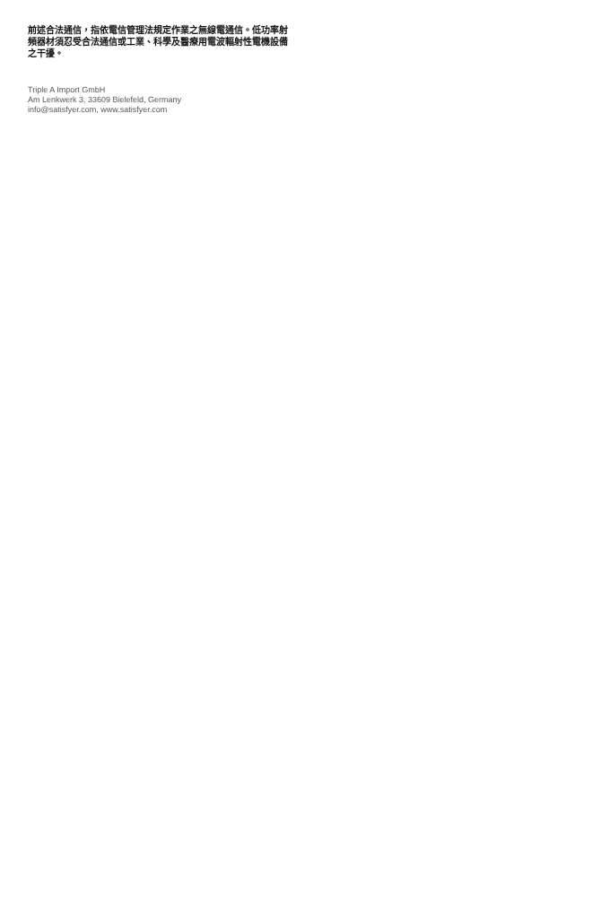前述合法通信，指依電信管理法規定作業之無線電通信。低功率射頻器材須忍受合法通信或工業、科學及醫療用電波輻射性電機設備之干擾。
Triple A Import GmbH
Am Lenkwerk 3, 33609 Bielefeld, Germany
info@satisfyer.com, www.satisfyer.com